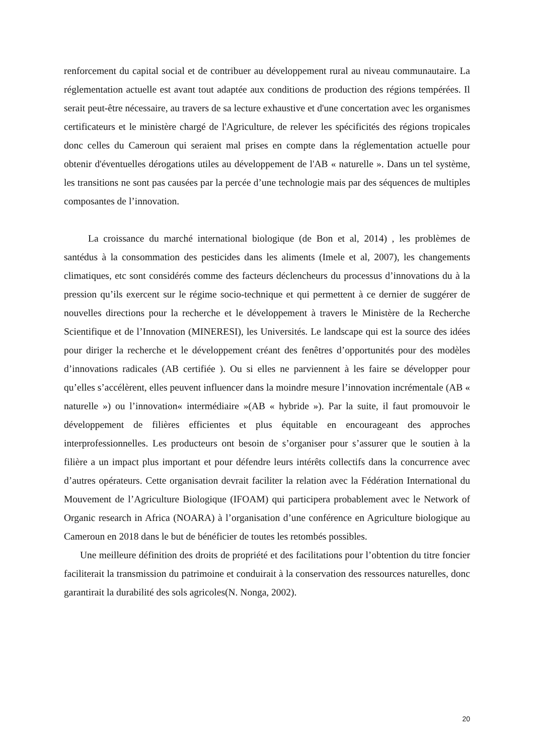renforcement du capital social et de contribuer au développement rural au niveau communautaire. La réglementation actuelle est avant tout adaptée aux conditions de production des régions tempérées. Il serait peut-être nécessaire, au travers de sa lecture exhaustive et d'une concertation avec les organismes certificateurs et le ministère chargé de l'Agriculture, de relever les spécificités des régions tropicales donc celles du Cameroun qui seraient mal prises en compte dans la réglementation actuelle pour obtenir d'éventuelles dérogations utiles au développement de l'AB « naturelle ». Dans un tel système, les transitions ne sont pas causées par la percée d’une technologie mais par des séquences de multiples composantes de l’innovation.
La croissance du marché international biologique (de Bon et al, 2014) , les problèmes de santédus à la consommation des pesticides dans les aliments (Imele et al, 2007), les changements climatiques, etc sont considérés comme des facteurs déclencheurs du processus d’innovations du à la pression qu’ils exercent sur le régime socio-technique et qui permettent à ce dernier de suggérer de nouvelles directions pour la recherche et le développement à travers le Ministère de la Recherche Scientifique et de l’Innovation (MINERESI), les Universités. Le landscape qui est la source des idées pour diriger la recherche et le développement créant des fenêtres d’opportunités pour des modèles d’innovations radicales (AB certifiée ). Ou si elles ne parviennent à les faire se développer pour qu’elles s’accélèrent, elles peuvent influencer dans la moindre mesure l’innovation incrémentale (AB « naturelle ») ou l’innovation« intermédiaire »(AB « hybride »). Par la suite, il faut promouvoir le développement de filières efficientes et plus équitable en encourageant des approches interprofessionnelles. Les producteurs ont besoin de s’organiser pour s’assurer que le soutien à la filière a un impact plus important et pour défendre leurs intérêts collectifs dans la concurrence avec d’autres opérateurs. Cette organisation devrait faciliter la relation avec la Fédération International du Mouvement de l’Agriculture Biologique (IFOAM) qui participera probablement avec le Network of Organic research in Africa (NOARA) à l’organisation d’une conférence en Agriculture biologique au Cameroun en 2018 dans le but de bénéficier de toutes les retombés possibles.
Une meilleure définition des droits de propriété et des facilitations pour l’obtention du titre foncier faciliterait la transmission du patrimoine et conduirait à la conservation des ressources naturelles, donc garantirait la durabilité des sols agricoles(N. Nonga, 2002).
20